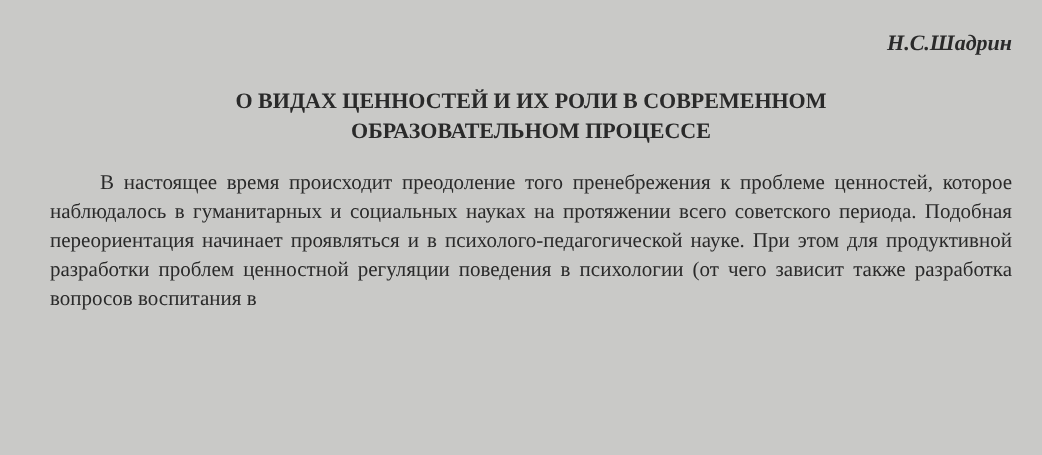Н.С.Шадрин
О ВИДАХ ЦЕННОСТЕЙ И ИХ РОЛИ В СОВРЕМЕННОМ
ОБРАЗОВАТЕЛЬНОМ ПРОЦЕССЕ
В настоящее время происходит преодоление того пренебрежения к проблеме ценностей, которое наблюдалось в гуманитарных и социальных науках на протяжении всего советского периода. Подобная переориентация начинает проявляться и в психолого-педагогической науке. При этом для продуктивной разработки проблем ценностной регуляции поведения в психологии (от чего зависит также разработка вопросов воспитания в